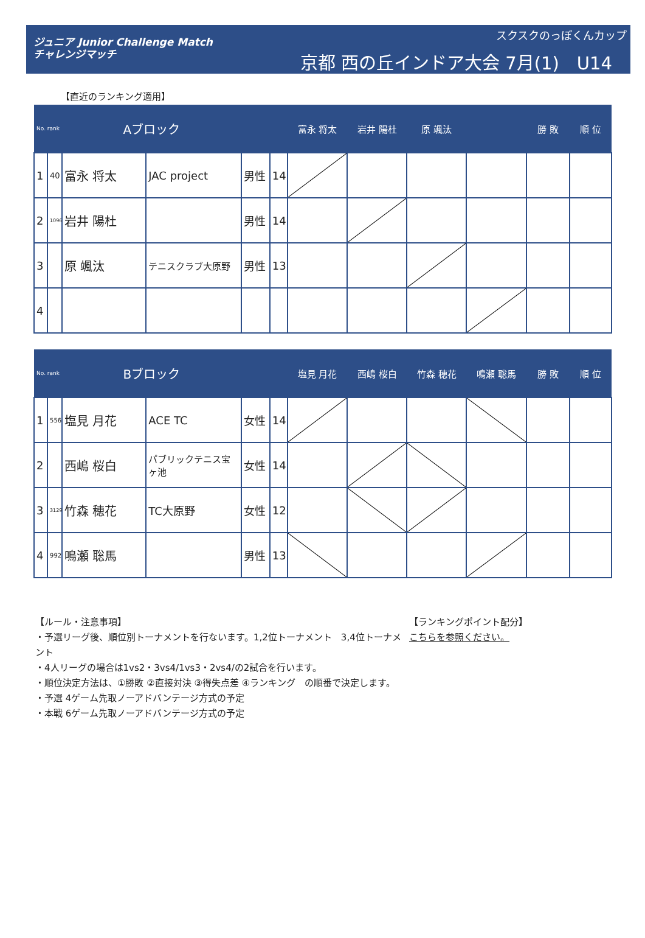ジュニア Junior Challenge Match
チャレンジマッチ
スクスクのっぽくんカップ
京都 西の丘インドア大会 7月(1)　U14
【直近のランキング適用】
| No. rank | | Aブロック | | | | 富永 将太 | 岩井 陽杜 | 原 颯汰 | | 勝 敗 | 順 位 |
| --- | --- | --- | --- | --- | --- | --- | --- | --- | --- | --- | --- |
| 1 | 40 | 富永 将太 | JAC project | 男性 | 14 | | | | | | |
| 2 | 1096 | 岩井 陽杜 | | 男性 | 14 | | | | | | |
| 3 | | 原 颯汰 | テニスクラブ大原野 | 男性 | 13 | | | | | | |
| 4 | | | | | | | | | | | |
| No. rank | | Bブロック | | | | 塩見 月花 | 西嶋 桜白 | 竹森 穂花 | 鳴瀬 聡馬 | 勝 敗 | 順 位 |
| --- | --- | --- | --- | --- | --- | --- | --- | --- | --- | --- | --- |
| 1 | 556 | 塩見 月花 | ACE TC | 女性 | 14 | | | | | | |
| 2 | | 西嶋 桜白 | パブリックテニス宝ヶ池 | 女性 | 14 | | | | | | |
| 3 | 3129 | 竹森 穂花 | TC大原野 | 女性 | 12 | | | | | | |
| 4 | 992 | 鳴瀬 聡馬 | | 男性 | 13 | | | | | | |
【ルール・注意事項】
・予選リーグ後、順位別トーナメントを行ないます。1,2位トーナメント　3,4位トーナメント
・4人リーグの場合は1vs2・3vs4/1vs3・2vs4/の2試合を行います。
・順位決定方法は、①勝敗 ②直接対決 ③得失点差 ④ランキング　の順番で決定します。
・予選 4ゲーム先取ノーアドバンテージ方式の予定
・本戦 6ゲーム先取ノーアドバンテージ方式の予定
【ランキングポイント配分】
こちらを参照ください。